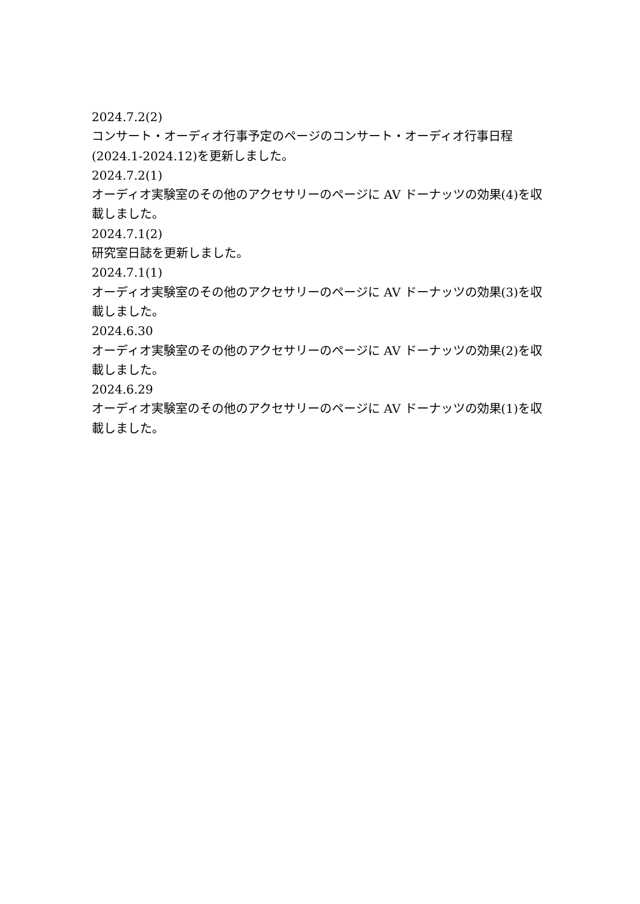2024.7.2(2)
コンサート・オーディオ行事予定のページのコンサート・オーディオ行事日程(2024.1-2024.12)を更新しました。
2024.7.2(1)
オーディオ実験室のその他のアクセサリーのページに AV ドーナッツの効果(4)を収載しました。
2024.7.1(2)
研究室日誌を更新しました。
2024.7.1(1)
オーディオ実験室のその他のアクセサリーのページに AV ドーナッツの効果(3)を収載しました。
2024.6.30
オーディオ実験室のその他のアクセサリーのページに AV ドーナッツの効果(2)を収載しました。
2024.6.29
オーディオ実験室のその他のアクセサリーのページに AV ドーナッツの効果(1)を収載しました。